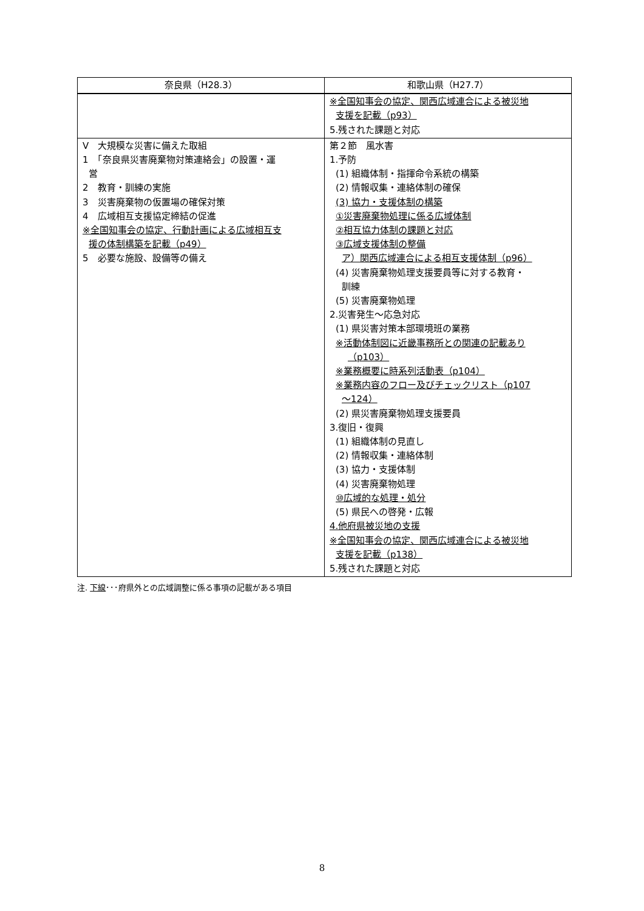| 奈良県（H28.3） | 和歌山県（H27.7） |
| --- | --- |
| | ※全国知事会の協定、関西広域連合による被災地 支援を記載（p93） 5.残された課題と対応 |
| Ⅴ 大規模な災害に備えた取組 1 「奈良県災害廃棄物対策連絡会」の設置・運 営 2 教育・訓練の実施 3 災害廃棄物の仮置場の確保対策 4 広域相互支援協定締結の促進 ※全国知事会の協定、行動計画による広域相互支 援の体制構築を記載（p49） 5 必要な施設、設備等の備え | 第２節 風水害 1.予防 (1) 組織体制・指揮命令系統の構築 (2) 情報収集・連絡体制の確保 (3) 協力・支援体制の構築 ①災害廃棄物処理に係る広域体制 ②相互協力体制の課題と対応 ③広域支援体制の整備 ア）関西広域連合による相互支援体制（p96） (4) 災害廃棄物処理支援要員等に対する教育・ 訓練 (5) 災害廃棄物処理 2.災害発生～応急対応 (1) 県災害対策本部環境班の業務 ※活動体制図に近畿事務所との関連の記載あり （p103） ※業務概要に時系列活動表（p104） ※業務内容のフロー及びチェックリスト（p107 ～124） (2) 県災害廃棄物処理支援要員 3.復旧・復興 (1) 組織体制の見直し (2) 情報収集・連絡体制 (3) 協力・支援体制 (4) 災害廃棄物処理 ⑩広域的な処理・処分 (5) 県民への啓発・広報 4.他府県被災地の支援 ※全国知事会の協定、関西広域連合による被災地 支援を記載（p138） 5.残された課題と対応 |
注. 下線･･･府県外との広域調整に係る事項の記載がある項目
8